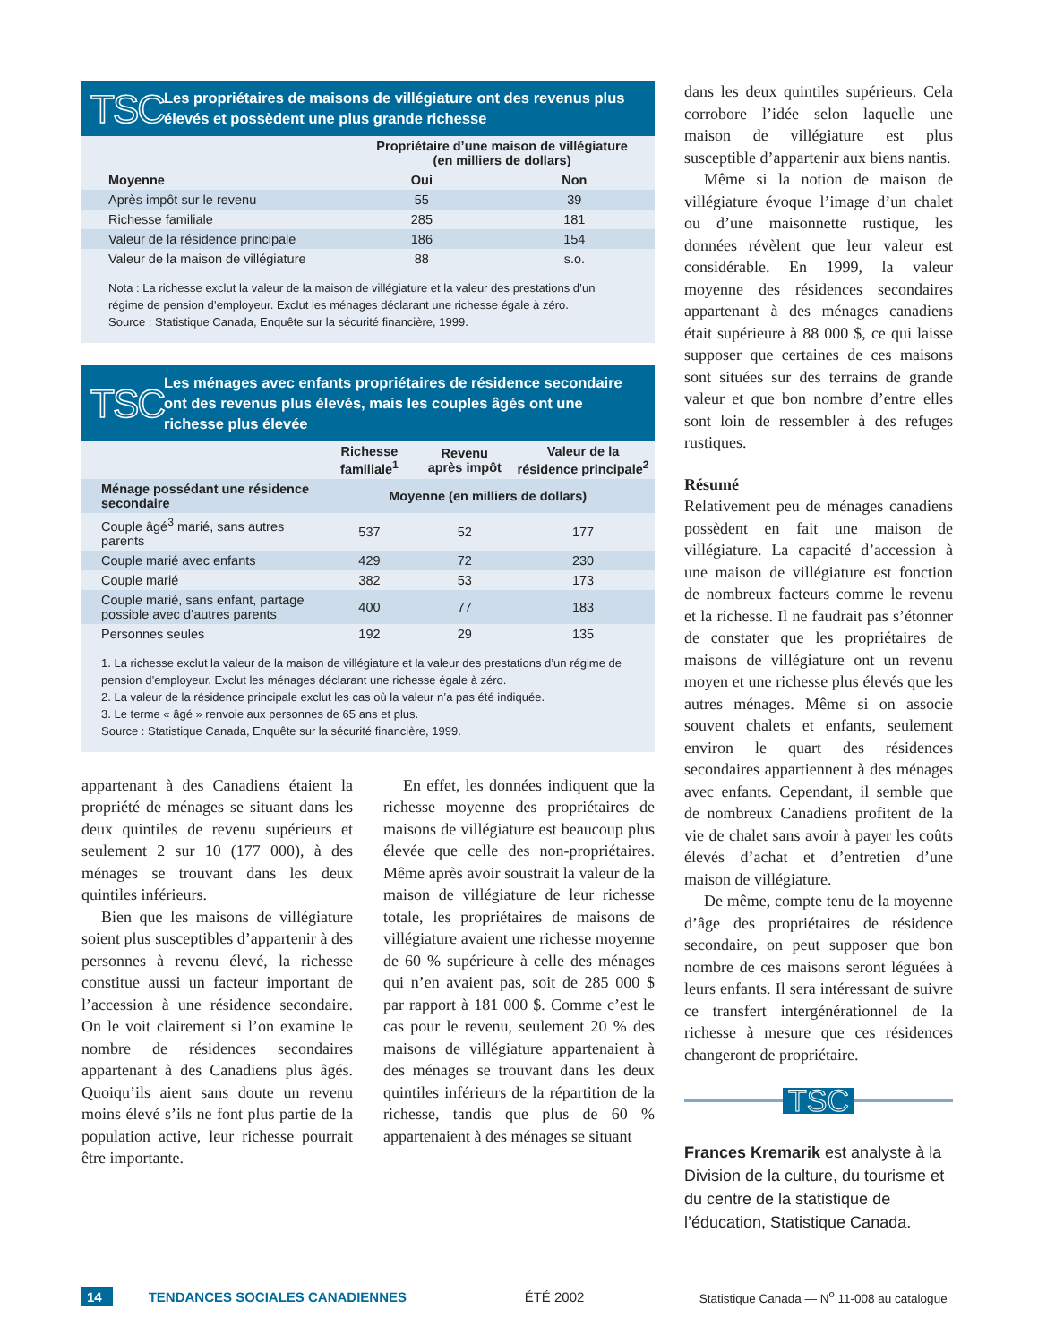TSC Les propriétaires de maisons de villégiature ont des revenus plus élevés et possèdent une plus grande richesse
| | Propriétaire d’une maison de villégiature (en milliers de dollars) | |
| --- | --- | --- |
| Moyenne | Oui | Non |
| Après impôt sur le revenu | 55 | 39 |
| Richesse familiale | 285 | 181 |
| Valeur de la résidence principale | 186 | 154 |
| Valeur de la maison de villégiature | 88 | s.o. |
Nota : La richesse exclut la valeur de la maison de villégiature et la valeur des prestations d’un régime de pension d’employeur. Exclut les ménages déclarant une richesse égale à zéro.
Source : Statistique Canada, Enquête sur la sécurité financière, 1999.
TSC Les ménages avec enfants propriétaires de résidence secondaire ont des revenus plus élevés, mais les couples âgés ont une richesse plus élevée
| | Richesse familiale<sup>1</sup> | Revenu après impôt | Valeur de la résidence principale<sup>2</sup> |
| --- | --- | --- | --- |
| Ménage possédant une résidence secondaire | Moyenne (en milliers de dollars) | | |
| Couple âgé<sup>3</sup> marié, sans autres parents | 537 | 52 | 177 |
| Couple marié avec enfants | 429 | 72 | 230 |
| Couple marié | 382 | 53 | 173 |
| Couple marié, sans enfant, partage possible avec d’autres parents | 400 | 77 | 183 |
| Personnes seules | 192 | 29 | 135 |
1. La richesse exclut la valeur de la maison de villégiature et la valeur des prestations d’un régime de pension d’employeur. Exclut les ménages déclarant une richesse égale à zéro.
2. La valeur de la résidence principale exclut les cas où la valeur n’a pas été indiquée.
3. Le terme « âgé » renvoie aux personnes de 65 ans et plus.
Source : Statistique Canada, Enquête sur la sécurité financière, 1999.
appartenant à des Canadiens étaient la propriété de ménages se situant dans les deux quintiles de revenu supérieurs et seulement 2 sur 10 (177 000), à des ménages se trouvant dans les deux quintiles inférieurs.
Bien que les maisons de villégiature soient plus susceptibles d’appartenir à des personnes à revenu élevé, la richesse constitue aussi un facteur important de l’accession à une résidence secondaire. On le voit clairement si l’on examine le nombre de résidences secondaires appartenant à des Canadiens plus âgés. Quoiqu’ils aient sans doute un revenu moins élevé s’ils ne font plus partie de la population active, leur richesse pourrait être importante.
En effet, les données indiquent que la richesse moyenne des propriétaires de maisons de villégiature est beaucoup plus élevée que celle des non-propriétaires. Même après avoir soustrait la valeur de la maison de villégiature de leur richesse totale, les propriétaires de maisons de villégiature avaient une richesse moyenne de 60 % supérieure à celle des ménages qui n’en avaient pas, soit de 285 000 $ par rapport à 181 000 $. Comme c’est le cas pour le revenu, seulement 20 % des maisons de villégiature appartenaient à des ménages se trouvant dans les deux quintiles inférieurs de la répartition de la richesse, tandis que plus de 60 % appartenaient à des ménages se situant
dans les deux quintiles supérieurs. Cela corrobore l’idée selon laquelle une maison de villégiature est plus susceptible d’appartenir aux biens nantis.
Même si la notion de maison de villégiature évoque l’image d’un chalet ou d’une maisonnette rustique, les données révèlent que leur valeur est considérable. En 1999, la valeur moyenne des résidences secondaires appartenant à des ménages canadiens était supérieure à 88 000 $, ce qui laisse supposer que certaines de ces maisons sont situées sur des terrains de grande valeur et que bon nombre d’entre elles sont loin de ressembler à des refuges rustiques.
Résumé
Relativement peu de ménages canadiens possèdent en fait une maison de villégiature. La capacité d’accession à une maison de villégiature est fonction de nombreux facteurs comme le revenu et la richesse. Il ne faudrait pas s’étonner de constater que les propriétaires de maisons de villégiature ont un revenu moyen et une richesse plus élevés que les autres ménages. Même si on associe souvent chalets et enfants, seulement environ le quart des résidences secondaires appartiennent à des ménages avec enfants. Cependant, il semble que de nombreux Canadiens profitent de la vie de chalet sans avoir à payer les coûts élevés d’achat et d’entretien d’une maison de villégiature.
De même, compte tenu de la moyenne d’âge des propriétaires de résidence secondaire, on peut supposer que bon nombre de ces maisons seront léguées à leurs enfants. Il sera intéressant de suivre ce transfert intergénérationnel de la richesse à mesure que ces résidences changeront de propriétaire.
TSC
Frances Kremarik est analyste à la Division de la culture, du tourisme et du centre de la statistique de l’éducation, Statistique Canada.
14 TENDANCES SOCIALES CANADIENNES ÉTÉ 2002 Statistique Canada — N<sup>o</sup> 11-008 au catalogue